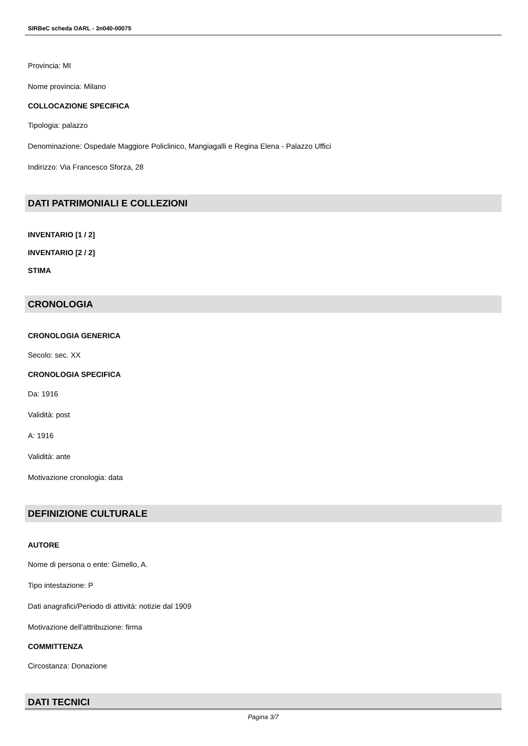SIRBeC scheda OARL - 3n040-00075
Provincia: MI
Nome provincia: Milano
COLLOCAZIONE SPECIFICA
Tipologia: palazzo
Denominazione: Ospedale Maggiore Policlinico, Mangiagalli e Regina Elena - Palazzo Uffici
Indirizzo: Via Francesco Sforza, 28
DATI PATRIMONIALI E COLLEZIONI
INVENTARIO [1 / 2]
INVENTARIO [2 / 2]
STIMA
CRONOLOGIA
CRONOLOGIA GENERICA
Secolo: sec. XX
CRONOLOGIA SPECIFICA
Da: 1916
Validità: post
A: 1916
Validità: ante
Motivazione cronologia: data
DEFINIZIONE CULTURALE
AUTORE
Nome di persona o ente: Gimello, A.
Tipo intestazione: P
Dati anagrafici/Periodo di attività: notizie dal 1909
Motivazione dell'attribuzione: firma
COMMITTENZA
Circostanza: Donazione
DATI TECNICI
Pagina 3/7